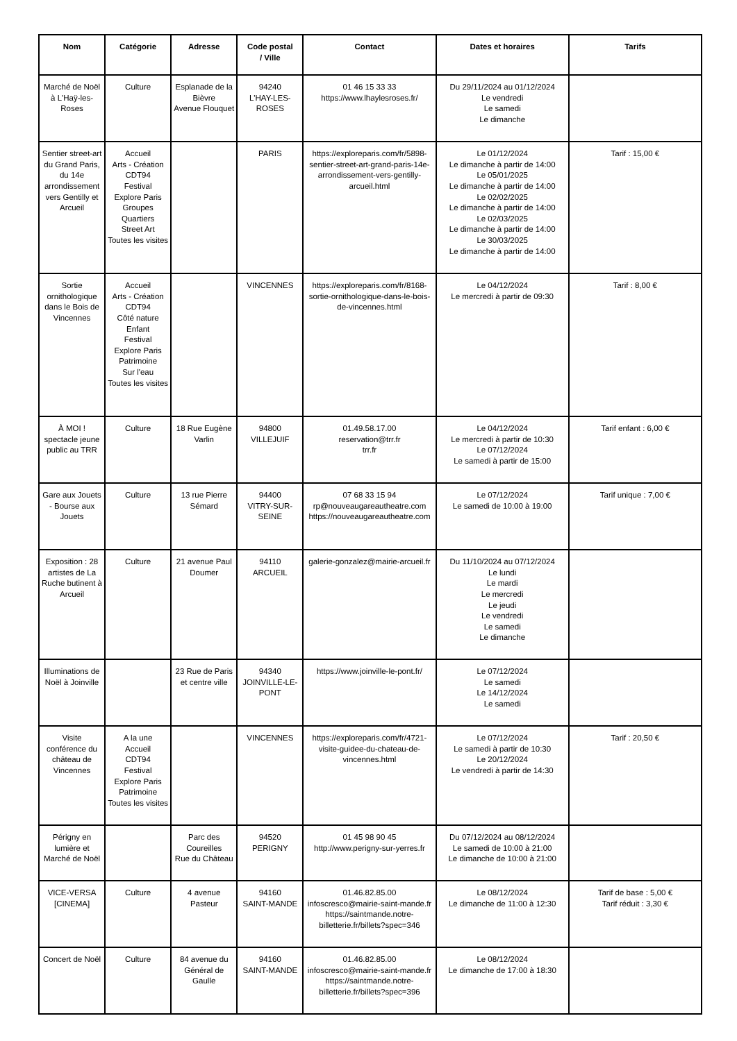| Nom | Catégorie | Adresse | Code postal / Ville | Contact | Dates et horaires | Tarifs |
| --- | --- | --- | --- | --- | --- | --- |
| Marché de Noël à L'Haÿ-les-Roses | Culture | Esplanade de la Bièvre Avenue Flouquet | 94240 L'HAY-LES-ROSES | 01 46 15 33 33 https://www.lhaylesroses.fr/ | Du 29/11/2024 au 01/12/2024 Le vendredi Le samedi Le dimanche | |
| Sentier street-art du Grand Paris, du 14e arrondissement vers Gentilly et Arcueil | Accueil Arts - Création CDT94 Festival Explore Paris Groupes Quartiers Street Art Toutes les visites | | PARIS | https://exploreparis.com/fr/5898-sentier-street-art-grand-paris-14e-arrondissement-vers-gentilly-arcueil.html | Le 01/12/2024 Le dimanche à partir de 14:00 Le 05/01/2025 Le dimanche à partir de 14:00 Le 02/02/2025 Le dimanche à partir de 14:00 Le 02/03/2025 Le dimanche à partir de 14:00 Le 30/03/2025 Le dimanche à partir de 14:00 | Tarif : 15,00 € |
| Sortie ornithologique dans le Bois de Vincennes | Accueil Arts - Création CDT94 Côté nature Enfant Festival Explore Paris Patrimoine Sur l'eau Toutes les visites | | VINCENNES | https://exploreparis.com/fr/8168-sortie-ornithologique-dans-le-bois-de-vincennes.html | Le 04/12/2024 Le mercredi à partir de 09:30 | Tarif : 8,00 € |
| À MOI ! spectacle jeune public au TRR | Culture | 18 Rue Eugène Varlin | 94800 VILLEJUIF | 01.49.58.17.00 reservation@trr.fr trr.fr | Le 04/12/2024 Le mercredi à partir de 10:30 Le 07/12/2024 Le samedi à partir de 15:00 | Tarif enfant : 6,00 € |
| Gare aux Jouets - Bourse aux Jouets | Culture | 13 rue Pierre Sémard | 94400 VITRY-SUR-SEINE | 07 68 33 15 94 rp@nouveaugareautheatre.com https://nouveaugareautheatre.com | Le 07/12/2024 Le samedi de 10:00 à 19:00 | Tarif unique : 7,00 € |
| Exposition : 28 artistes de La Ruche butinent à Arcueil | Culture | 21 avenue Paul Doumer | 94110 ARCUEIL | galerie-gonzalez@mairie-arcueil.fr | Du 11/10/2024 au 07/12/2024 Le lundi Le mardi Le mercredi Le jeudi Le vendredi Le samedi Le dimanche | |
| Illuminations de Noël à Joinville | | 23 Rue de Paris et centre ville | 94340 JOINVILLE-LE-PONT | https://www.joinville-le-pont.fr/ | Le 07/12/2024 Le samedi Le 14/12/2024 Le samedi | |
| Visite conférence du château de Vincennes | A la une Accueil CDT94 Festival Explore Paris Patrimoine Toutes les visites | | VINCENNES | https://exploreparis.com/fr/4721-visite-guidee-du-chateau-de-vincennes.html | Le 07/12/2024 Le samedi à partir de 10:30 Le 20/12/2024 Le vendredi à partir de 14:30 | Tarif : 20,50 € |
| Périgny en lumière et Marché de Noël | | Parc des Coureilles Rue du Château | 94520 PERIGNY | 01 45 98 90 45 http://www.perigny-sur-yerres.fr | Du 07/12/2024 au 08/12/2024 Le samedi de 10:00 à 21:00 Le dimanche de 10:00 à 21:00 | |
| VICE-VERSA [CINEMA] | Culture | 4 avenue Pasteur | 94160 SAINT-MANDE | 01.46.82.85.00 infoscresco@mairie-saint-mande.fr https://saintmande.notre-billetterie.fr/billets?spec=346 | Le 08/12/2024 Le dimanche de 11:00 à 12:30 | Tarif de base : 5,00 € Tarif réduit : 3,30 € |
| Concert de Noël | Culture | 84 avenue du Général de Gaulle | 94160 SAINT-MANDE | 01.46.82.85.00 infoscresco@mairie-saint-mande.fr https://saintmande.notre-billetterie.fr/billets?spec=396 | Le 08/12/2024 Le dimanche de 17:00 à 18:30 | |